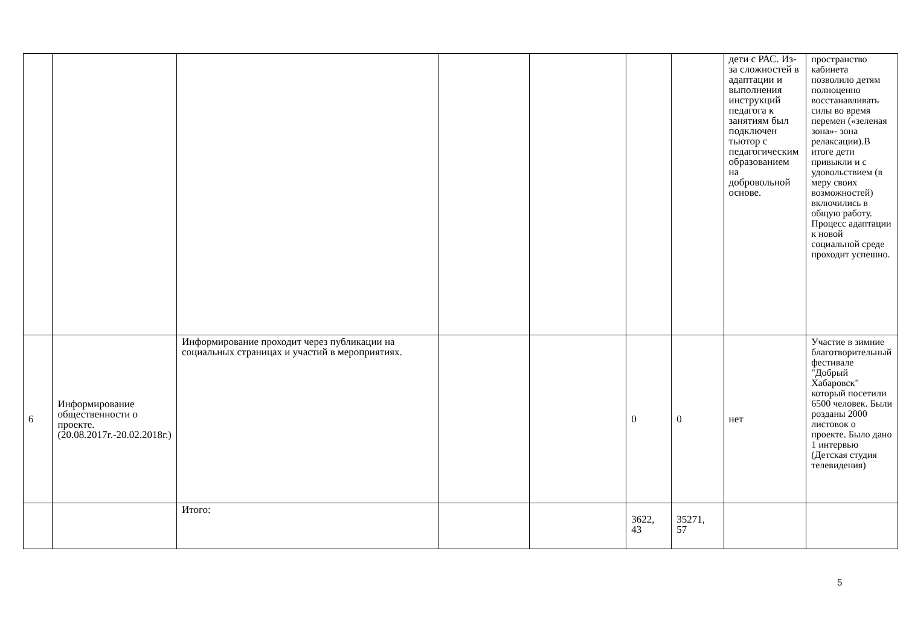| | | | | | | | дети с РАС. Из-за сложностей в адаптации и выполнения инструкций педагога к занятиям был подключен тьютор с педагогическим образованием на добровольной основе. | пространство кабинета позволило детям полноценно восстанавливать силы во время перемен («зеленая зона»- зона релаксации).В итоге дети привыкли и с удовольствием (в меру своих возможностей) включились в общую работу. Процесс адаптации к новой социальной среде проходит успешно. |
| 6 | Информирование общественности о проекте. (20.08.2017г.-20.02.2018г.) | Информирование проходит через публикации на социальных страницах и участий в мероприятиях. | | | 0 | 0 | нет | Участие в зимние благотворительный фестивале "Добрый Хабаровск" который посетили 6500 человек. Были розданы 2000 листовок о проекте. Было дано 1 интервью (Детская студия телевидения) |
| | | Итого: | | | 3622, 43 | 35271, 57 | | |
5